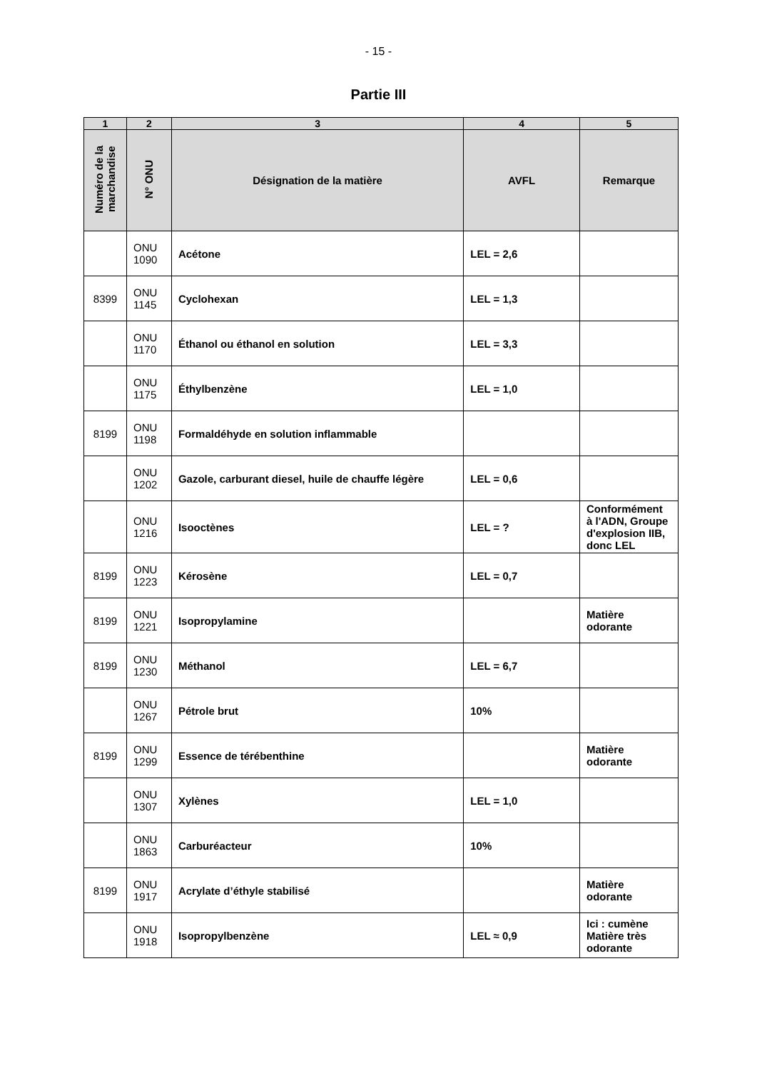- 15 -
Partie III
| 1 | 2 | 3 | 4 | 5 |
| --- | --- | --- | --- | --- |
| Numéro de la marchandise | N° ONU | Désignation de la matière | AVFL | Remarque |
| | ONU 1090 | Acétone | LEL = 2,6 | |
| 8399 | ONU 1145 | Cyclohexan | LEL = 1,3 | |
| | ONU 1170 | Éthanol ou éthanol en solution | LEL = 3,3 | |
| | ONU 1175 | Éthylbenzène | LEL = 1,0 | |
| 8199 | ONU 1198 | Formaldéhyde en solution inflammable | | |
| | ONU 1202 | Gazole, carburant diesel, huile de chauffe légère | LEL = 0,6 | |
| | ONU 1216 | Isooctènes | LEL = ? | Conformément à l'ADN, Groupe d'explosion IIB, donc LEL |
| 8199 | ONU 1223 | Kérosène | LEL = 0,7 | |
| 8199 | ONU 1221 | Isopropylamine | | Matière odorante |
| 8199 | ONU 1230 | Méthanol | LEL = 6,7 | |
| | ONU 1267 | Pétrole brut | 10% | |
| 8199 | ONU 1299 | Essence de térébenthine | | Matière odorante |
| | ONU 1307 | Xylènes | LEL = 1,0 | |
| | ONU 1863 | Carburéacteur | 10% | |
| 8199 | ONU 1917 | Acrylate d’éthyle stabilisé | | Matière odorante |
| | ONU 1918 | Isopropylbenzène | LEL ≈ 0,9 | Ici : cumène Matière très odorante |